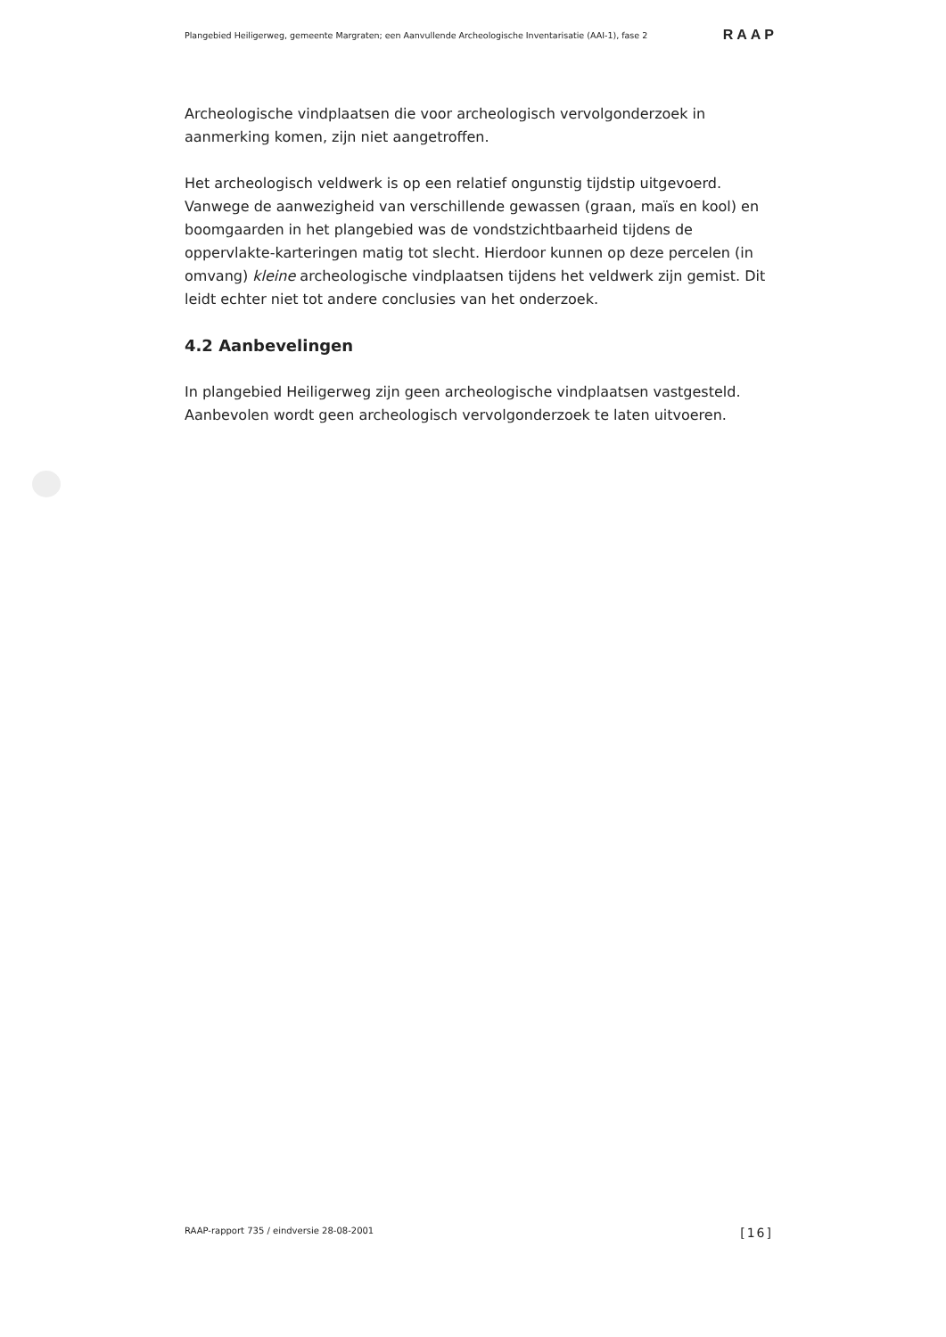Plangebied Heiligerweg, gemeente Margraten; een Aanvullende Archeologische Inventarisatie (AAI-1), fase 2 RAAP
Archeologische vindplaatsen die voor archeologisch vervolgonderzoek in aanmerking komen, zijn niet aangetroffen.
Het archeologisch veldwerk is op een relatief ongunstig tijdstip uitgevoerd. Vanwege de aanwezigheid van verschillende gewassen (graan, maïs en kool) en boomgaarden in het plangebied was de vondstzichtbaarheid tijdens de oppervlakte-karteringen matig tot slecht. Hierdoor kunnen op deze percelen (in omvang) kleine archeologische vindplaatsen tijdens het veldwerk zijn gemist. Dit leidt echter niet tot andere conclusies van het onderzoek.
4.2 Aanbevelingen
In plangebied Heiligerweg zijn geen archeologische vindplaatsen vastgesteld. Aanbevolen wordt geen archeologisch vervolgonderzoek te laten uitvoeren.
RAAP-rapport 735 / eindversie 28-08-2001 [16]